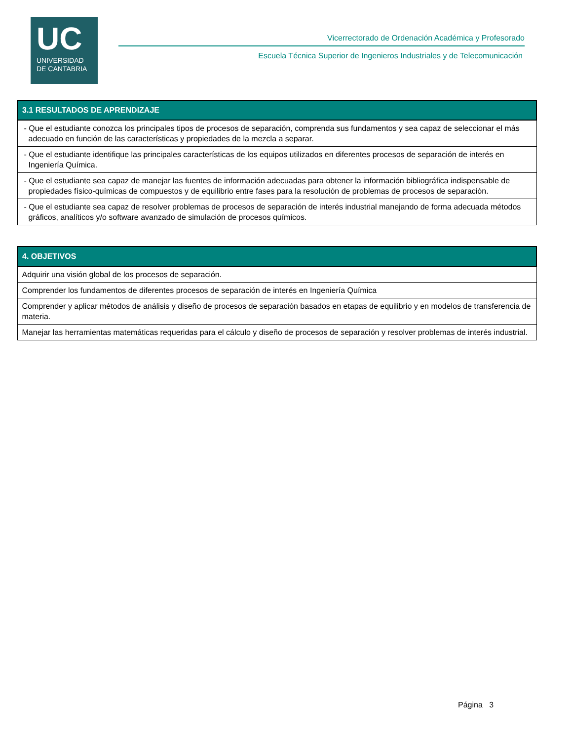UC
UNIVERSIDAD
DE CANTABRIA
Vicerrectorado de Ordenación Académica y Profesorado
Escuela Técnica Superior de Ingenieros Industriales y de Telecomunicación
| 3.1 RESULTADOS DE APRENDIZAJE |
| --- |
| - Que el estudiante conozca los principales tipos de procesos de separación, comprenda sus fundamentos y sea capaz de seleccionar el más adecuado en función de las características y propiedades de la mezcla a separar. |
| - Que el estudiante identifique las principales características de los equipos utilizados en diferentes procesos de separación de interés en Ingeniería Química. |
| - Que el estudiante sea capaz de manejar las fuentes de información adecuadas para obtener la información bibliográfica indispensable de propiedades físico-químicas de compuestos y de equilibrio entre fases para la resolución de problemas de procesos de separación. |
| - Que el estudiante sea capaz de resolver problemas de procesos de separación de interés industrial manejando de forma adecuada métodos gráficos, analíticos y/o software avanzado de simulación de procesos químicos. |
| 4. OBJETIVOS |
| --- |
| Adquirir una visión global de los procesos de separación. |
| Comprender los fundamentos de diferentes procesos de separación de interés en Ingeniería Química |
| Comprender y aplicar métodos de análisis y diseño de procesos de separación basados en etapas de equilibrio y en modelos de transferencia de materia. |
| Manejar las herramientas matemáticas requeridas para el cálculo y diseño de procesos de separación y resolver problemas de interés industrial. |
Página 3